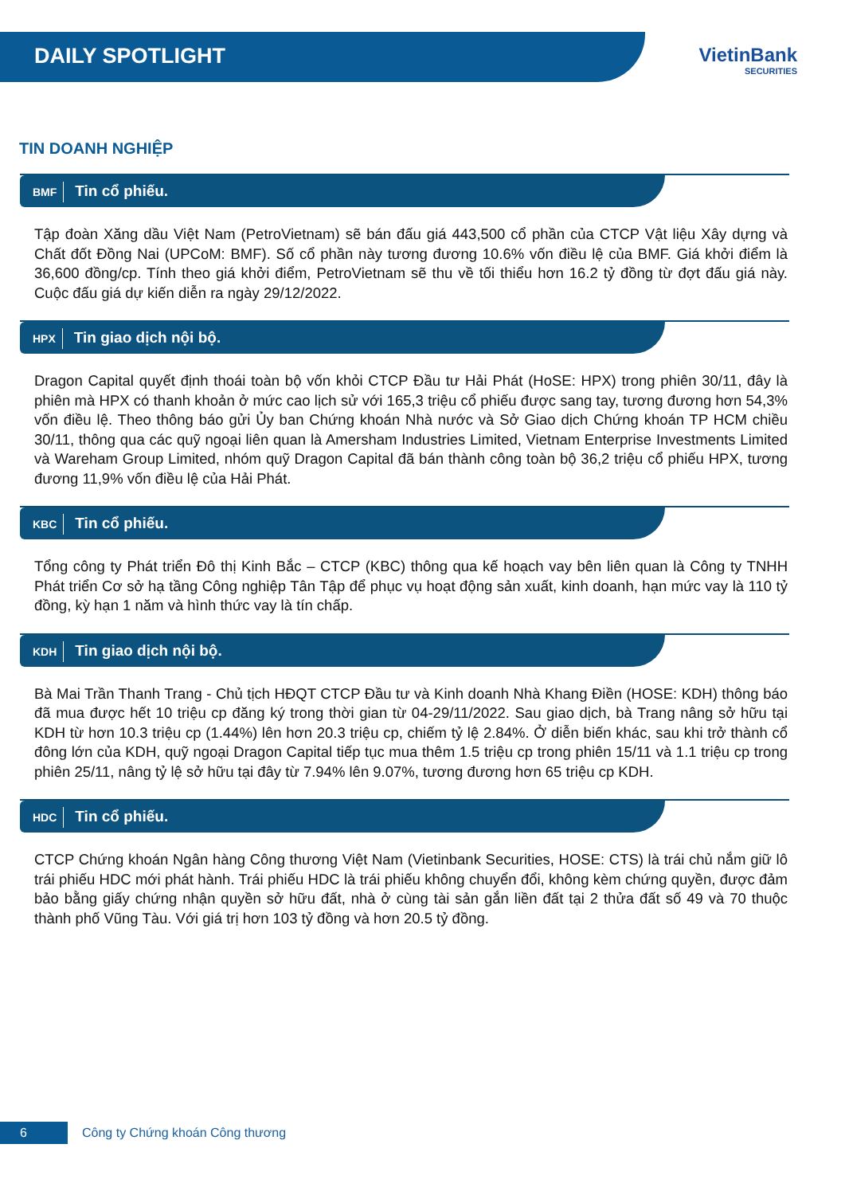DAILY SPOTLIGHT
VietinBank
SECURITIES
TIN DOANH NGHIỆP
BMF Tin cổ phiếu.
Tập đoàn Xăng dầu Việt Nam (PetroVietnam) sẽ bán đấu giá 443,500 cổ phần của CTCP Vật liệu Xây dựng và Chất đốt Đồng Nai (UPCoM: BMF). Số cổ phần này tương đương 10.6% vốn điều lệ của BMF. Giá khởi điểm là 36,600 đồng/cp. Tính theo giá khởi điểm, PetroVietnam sẽ thu về tối thiểu hơn 16.2 tỷ đồng từ đợt đấu giá này. Cuộc đấu giá dự kiến diễn ra ngày 29/12/2022.
HPX Tin giao dịch nội bộ.
Dragon Capital quyết định thoái toàn bộ vốn khỏi CTCP Đầu tư Hải Phát (HoSE: HPX) trong phiên 30/11, đây là phiên mà HPX có thanh khoản ở mức cao lịch sử với 165,3 triệu cổ phiếu được sang tay, tương đương hơn 54,3% vốn điều lệ. Theo thông báo gửi Ủy ban Chứng khoán Nhà nước và Sở Giao dịch Chứng khoán TP HCM chiều 30/11, thông qua các quỹ ngoại liên quan là Amersham Industries Limited, Vietnam Enterprise Investments Limited và Wareham Group Limited, nhóm quỹ Dragon Capital đã bán thành công toàn bộ 36,2 triệu cổ phiếu HPX, tương đương 11,9% vốn điều lệ của Hải Phát.
KBC Tin cổ phiếu.
Tổng công ty Phát triển Đô thị Kinh Bắc – CTCP (KBC) thông qua kế hoạch vay bên liên quan là Công ty TNHH Phát triển Cơ sở hạ tầng Công nghiệp Tân Tập để phục vụ hoạt động sản xuất, kinh doanh, hạn mức vay là 110 tỷ đồng, kỳ hạn 1 năm và hình thức vay là tín chấp.
KDH Tin giao dịch nội bộ.
Bà Mai Trần Thanh Trang - Chủ tịch HĐQT CTCP Đầu tư và Kinh doanh Nhà Khang Điền (HOSE: KDH) thông báo đã mua được hết 10 triệu cp đăng ký trong thời gian từ 04-29/11/2022. Sau giao dịch, bà Trang nâng sở hữu tại KDH từ hơn 10.3 triệu cp (1.44%) lên hơn 20.3 triệu cp, chiếm tỷ lệ 2.84%. Ở diễn biến khác, sau khi trở thành cổ đông lớn của KDH, quỹ ngoại Dragon Capital tiếp tục mua thêm 1.5 triệu cp trong phiên 15/11 và 1.1 triệu cp trong phiên 25/11, nâng tỷ lệ sở hữu tại đây từ 7.94% lên 9.07%, tương đương hơn 65 triệu cp KDH.
HDC Tin cổ phiếu.
CTCP Chứng khoán Ngân hàng Công thương Việt Nam (Vietinbank Securities, HOSE: CTS) là trái chủ nắm giữ lô trái phiếu HDC mới phát hành. Trái phiếu HDC là trái phiếu không chuyển đổi, không kèm chứng quyền, được đảm bảo bằng giấy chứng nhận quyền sở hữu đất, nhà ở cùng tài sản gắn liền đất tại 2 thửa đất số 49 và 70 thuộc thành phố Vũng Tàu. Với giá trị hơn 103 tỷ đồng và hơn 20.5 tỷ đồng.
6 Công ty Chứng khoán Công thương